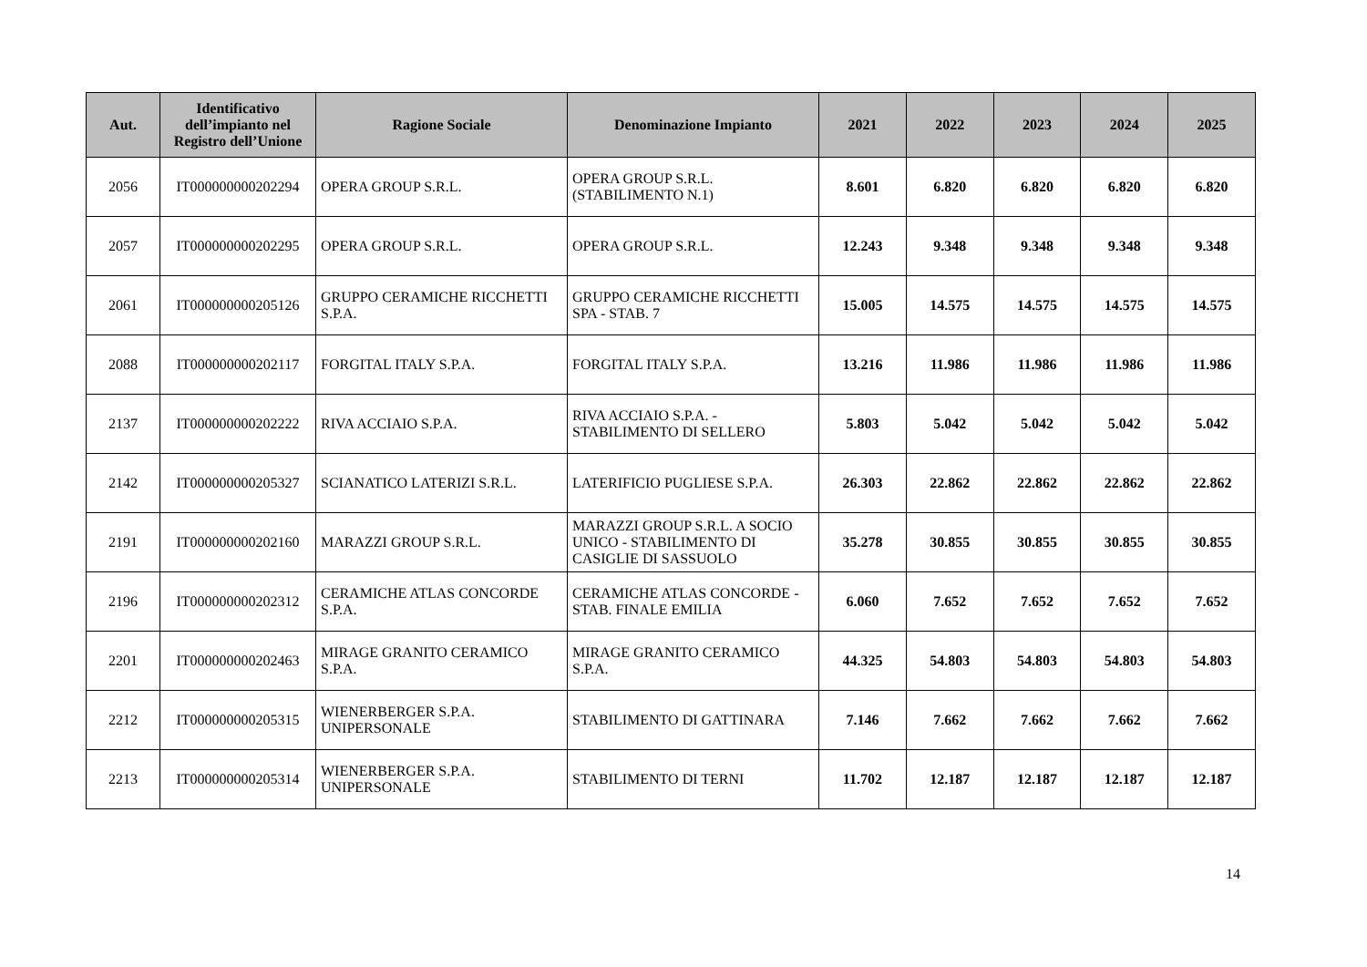| Aut. | Identificativo dell’impianto nel Registro dell’Unione | Ragione Sociale | Denominazione Impianto | 2021 | 2022 | 2023 | 2024 | 2025 |
| --- | --- | --- | --- | --- | --- | --- | --- | --- |
| 2056 | IT000000000202294 | OPERA GROUP S.R.L. | OPERA GROUP S.R.L. (STABILIMENTO N.1) | 8.601 | 6.820 | 6.820 | 6.820 | 6.820 |
| 2057 | IT000000000202295 | OPERA GROUP S.R.L. | OPERA GROUP S.R.L. | 12.243 | 9.348 | 9.348 | 9.348 | 9.348 |
| 2061 | IT000000000205126 | GRUPPO CERAMICHE RICCHETTI S.P.A. | GRUPPO CERAMICHE RICCHETTI SPA - STAB. 7 | 15.005 | 14.575 | 14.575 | 14.575 | 14.575 |
| 2088 | IT000000000202117 | FORGITAL ITALY S.P.A. | FORGITAL ITALY S.P.A. | 13.216 | 11.986 | 11.986 | 11.986 | 11.986 |
| 2137 | IT000000000202222 | RIVA ACCIAIO S.P.A. | RIVA ACCIAIO S.P.A. - STABILIMENTO DI SELLERO | 5.803 | 5.042 | 5.042 | 5.042 | 5.042 |
| 2142 | IT000000000205327 | SCIANATICO LATERIZI S.R.L. | LATERIFICIO PUGLIESE S.P.A. | 26.303 | 22.862 | 22.862 | 22.862 | 22.862 |
| 2191 | IT000000000202160 | MARAZZI GROUP S.R.L. | MARAZZI GROUP S.R.L. A SOCIO UNICO - STABILIMENTO DI CASIGLIE DI SASSUOLO | 35.278 | 30.855 | 30.855 | 30.855 | 30.855 |
| 2196 | IT000000000202312 | CERAMICHE ATLAS CONCORDE S.P.A. | CERAMICHE ATLAS CONCORDE - STAB. FINALE EMILIA | 6.060 | 7.652 | 7.652 | 7.652 | 7.652 |
| 2201 | IT000000000202463 | MIRAGE GRANITO CERAMICO S.P.A. | MIRAGE GRANITO CERAMICO S.P.A. | 44.325 | 54.803 | 54.803 | 54.803 | 54.803 |
| 2212 | IT000000000205315 | WIENERBERGER S.P.A. UNIPERSONALE | STABILIMENTO DI GATTINARA | 7.146 | 7.662 | 7.662 | 7.662 | 7.662 |
| 2213 | IT000000000205314 | WIENERBERGER S.P.A. UNIPERSONALE | STABILIMENTO DI TERNI | 11.702 | 12.187 | 12.187 | 12.187 | 12.187 |
14